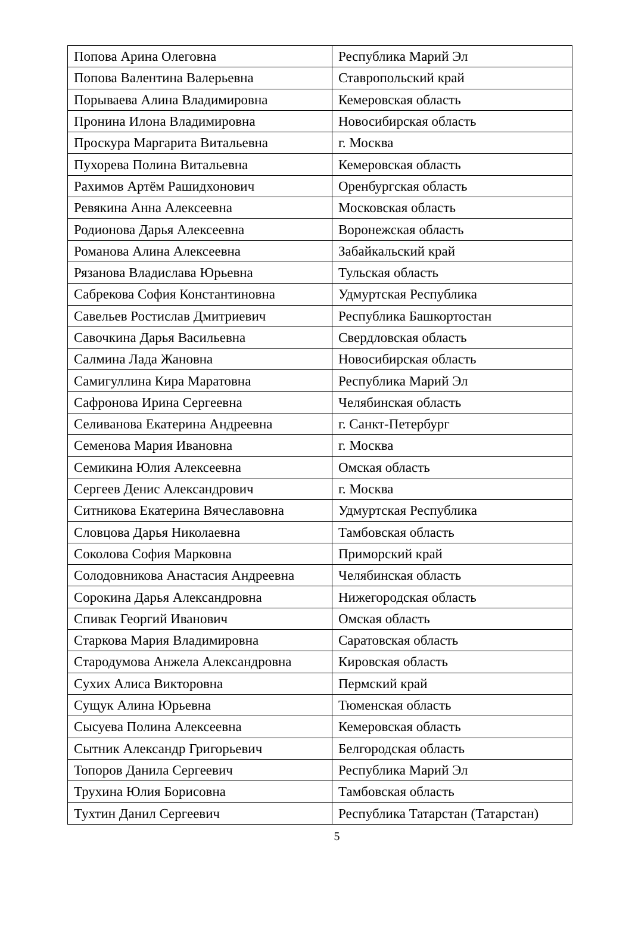| Попова Арина Олеговна | Республика Марий Эл |
| Попова Валентина Валерьевна | Ставропольский край |
| Порываева Алина Владимировна | Кемеровская область |
| Пронина Илона Владимировна | Новосибирская область |
| Проскура Маргарита Витальевна | г. Москва |
| Пухорева Полина Витальевна | Кемеровская область |
| Рахимов Артём Рашидхонович | Оренбургская область |
| Ревякина Анна Алексеевна | Московская область |
| Родионова Дарья Алексеевна | Воронежская область |
| Романова Алина Алексеевна | Забайкальский край |
| Рязанова Владислава Юрьевна | Тульская область |
| Сабрекова София Константиновна | Удмуртская Республика |
| Савельев Ростислав Дмитриевич | Республика Башкортостан |
| Савочкина Дарья Васильевна | Свердловская область |
| Салмина Лада Жановна | Новосибирская область |
| Самигуллина Кира Маратовна | Республика Марий Эл |
| Сафронова Ирина Сергеевна | Челябинская область |
| Селиванова Екатерина Андреевна | г. Санкт-Петербург |
| Семенова Мария Ивановна | г. Москва |
| Семикина Юлия Алексеевна | Омская область |
| Сергеев Денис Александрович | г. Москва |
| Ситникова Екатерина Вячеславовна | Удмуртская Республика |
| Словцова Дарья Николаевна | Тамбовская область |
| Соколова София Марковна | Приморский край |
| Солодовникова Анастасия Андреевна | Челябинская область |
| Сорокина Дарья Александровна | Нижегородская область |
| Спивак Георгий Иванович | Омская область |
| Старкова Мария Владимировна | Саратовская область |
| Стародумова Анжела Александровна | Кировская область |
| Сухих Алиса Викторовна | Пермский край |
| Сущук Алина Юрьевна | Тюменская область |
| Сысуева Полина Алексеевна | Кемеровская область |
| Сытник Александр Григорьевич | Белгородская область |
| Топоров Данила Сергеевич | Республика Марий Эл |
| Трухина Юлия Борисовна | Тамбовская область |
| Тухтин Данил Сергеевич | Республика Татарстан (Татарстан) |
5